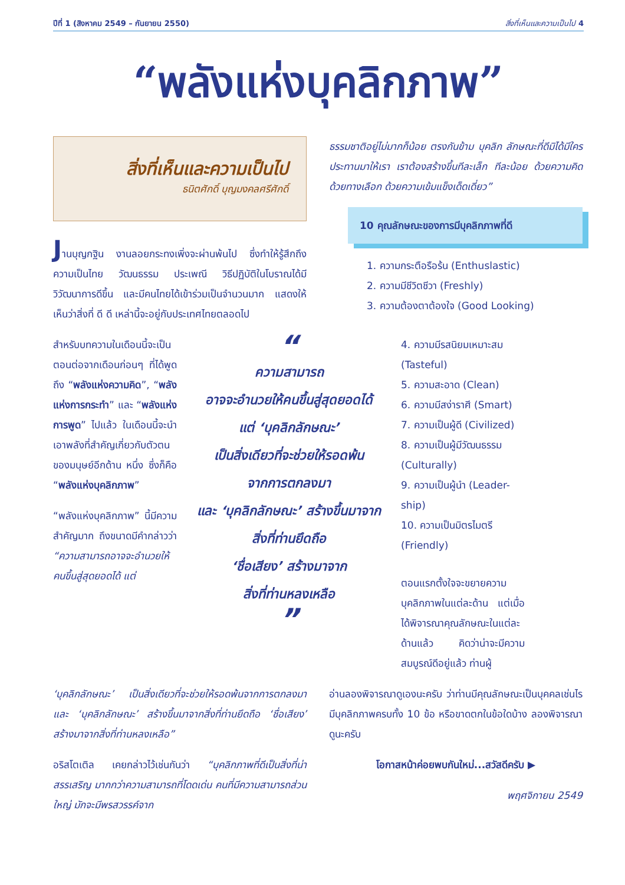ปีที่ 1 (สิงหาคม 2549 – กันยายน 2550) สิ่งที่เห็นและความเป็นไป 4
“พลังแห่งบุคลิกภาพ”
สิ่งที่เห็นและความเป็นไป
ธนิตศักดิ์ บุญมงคลศรีศักดิ์
Jานบุญกฐิน งานลอยกระทงเพิ่งจะผ่านพ้นไป ซึ่งทำให้รู้สึกถึงความเป็นไทย วัฒนธรรม ประเพณี วิธีปฏิบัติในโบราณได้มีวิวัฒนาการดีขึ้น และมีคนไทยได้เข้าร่วมเป็นจำนวนมาก แสดงให้เห็นว่าสิ่งที่ ดี ดี เหล่านี้จะอยู่กับประเทศไทยตลอดไป
ธรรมชาติอยู่ไม่มากก็น้อย ตรงกันข้าม บุคลิก ลักษณะที่ดีมิได้มีใครประทานมาให้เรา เราต้องสร้างขึ้นทีละเล็ก ทีละน้อย ด้วยความคิด ด้วยทางเลือก ด้วยความเข้มแข็งเด็ดเดี่ยว”
10 คุณลักษณะของการมีบุคลิกภาพที่ดี
1. ความกระตือรือร้น (Enthuslastic)
2. ความมีชีวิตชีวา (Freshly)
3. ความต้องตาต้องใจ (Good Looking)
สำหรับบทความในเดือนนี้จะเป็นตอนต่อจากเดือนก่อนๆ ที่ได้พูดถึง “พลังแห่งความคิด”, “พลังแห่งการกระทำ” และ “พลังแห่งการพูด” ไปแล้ว ในเดือนนี้จะนำเอาพลังที่สำคัญเกี่ยวกับตัวตนของมนุษย์อีกด้าน หนึ่ง ซึ่งก็คือ “พลังแห่งบุคลิกภาพ”
“พลังแห่งบุคลิกภาพ” นี้มีความสำคัญมาก ถึงขนาดมีคำกล่าวว่า “ความสามารถอาจจะอำนวยให้คนขึ้นสู่สุดยอดได้ แต่
“
ความสามารถ
อาจจะอำนวยให้คนขึ้นสู่สุดยอดได้
แต่ ‘บุคลิกลักษณะ’
เป็นสิ่งเดียวที่จะช่วยให้รอดพ้น
จากการตกลงมา
และ ‘บุคลิกลักษณะ’ สร้างขึ้นมาจาก
สิ่งที่ท่านยึดถือ
‘ชื่อเสียง’ สร้างมาจาก
สิ่งที่ท่านหลงเหลือ
”
4. ความมีรสนิยมเหมาะสม (Tasteful)
5. ความสะอาด (Clean)
6. ความมีสง่าราศี (Smart)
7. ความเป็นผู้ดี (Civilized)
8. ความเป็นผู้มีวัฒนธรรม (Culturally)
9. ความเป็นผู้นำ (Leader-ship)
10. ความเป็นมิตรไมตรี (Friendly)
ตอนแรกตั้งใจจะขยายความบุคลิกภาพในแต่ละด้าน แต่เมื่อได้พิจารณาคุณลักษณะในแต่ละด้านแล้ว คิดว่าน่าจะมีความสมบูรณ์ดีอยู่แล้ว ท่านผู้
‘บุคลิกลักษณะ’ เป็นสิ่งเดียวที่จะช่วยให้รอดพ้นจากการตกลงมา และ ‘บุคลิกลักษณะ’ สร้างขึ้นมาจากสิ่งที่ท่านยึดถือ ‘ชื่อเสียง’ สร้างมาจากสิ่งที่ท่านหลงเหลือ”
อริสโตเติล เคยกล่าวไว้เช่นกันว่า “บุคลิกภาพที่ดีเป็นสิ่งที่น่าสรรเสริญ มากกว่าความสามารถที่โดดเด่น คนที่มีความสามารถส่วนใหญ่ มักจะมีพรสวรรค์จาก
อ่านลองพิจารณาดูเองนะครับ ว่าท่านมีคุณลักษณะเป็นบุคคลเช่นไร มีบุคลิกภาพครบทั้ง 10 ข้อ หรือขาดตกในข้อใดบ้าง ลองพิจารณาดูนะครับ
โอกาสหน้าค่อยพบกันใหม่...สวัสดีครับ ▶
พฤศจิกายน 2549